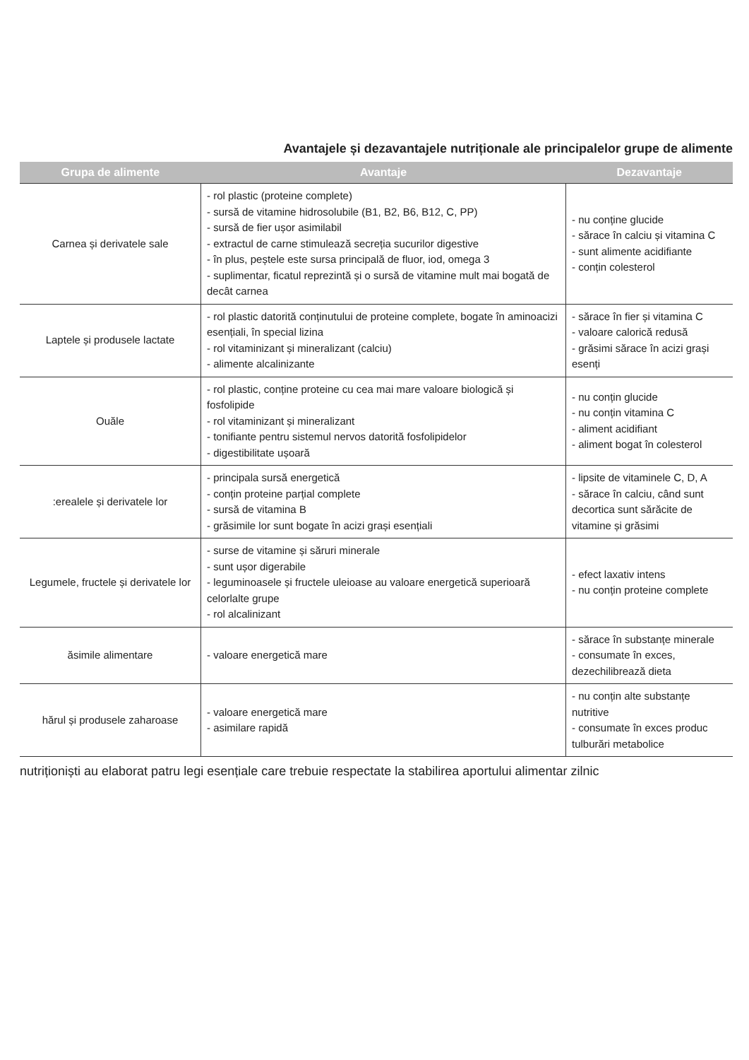Avantajele și dezavantajele nutriționale ale principalelor grupe de alimente
| Grupa de alimente | Avantaje | Dezavantaje |
| --- | --- | --- |
| Carnea și derivatele sale | - rol plastic (proteine complete) - sursă de vitamine hidrosolubile (B1, B2, B6, B12, C, PP) - sursă de fier ușor asimilabil - extractul de carne stimulează secreția sucurilor digestive - în plus, peștele este sursa principală de fluor, iod, omega 3 - suplimentar, ficatul reprezintă și o sursă de vitamine mult mai bogată de decât carnea | - nu conține glucide - sărace în calciu și vitamina C - sunt alimente acidifiante - conțin colesterol |
| Laptele și produsele lactate | - rol plastic datorită conținutului de proteine complete, bogate în aminoacizi esențiali, în special lizina - rol vitaminizant și mineralizant (calciu) - alimente alcalinizante | - sărace în fier și vitamina C - valoare calorică redusă - grăsimi sărace în acizi grași esenți |
| Ouăle | - rol plastic, conține proteine cu cea mai mare valoare biologică și fosfolipide - rol vitaminizant și mineralizant - tonifiante pentru sistemul nervos datorită fosfolipidelor - digestibilitate ușoară | - nu conțin glucide - nu conțin vitamina C - aliment acidifiant - aliment bogat în colesterol |
| :erealele și derivatele lor | - principala sursă energetică - conțin proteine parțial complete - sursă de vitamina B - grăsimile lor sunt bogate în acizi grași esențiali | - lipsite de vitaminele C, D, A - sărace în calciu, când sunt decortica sunt sărăcite de vitamine și grăsimi |
| Legumele, fructele și derivatele lor | - surse de vitamine și săruri minerale - sunt ușor digerabile - leguminoasele și fructele uleioase au valoare energetică superioară celorlalte grupe - rol alcalinizant | - efect laxativ intens - nu conțin proteine complete |
| ăsimile alimentare | - valoare energetică mare | - sărace în substanțe minerale - consumate în exces, dezechilibrează dieta |
| hărul și produsele zaharoase | - valoare energetică mare - asimilare rapidă | - nu conțin alte substanțe nutritive - consumate în exces produc tulburări metabolice |
nutriționiști au elaborat patru legi esențiale care trebuie respectate la stabilirea aportului alimentar zilnic